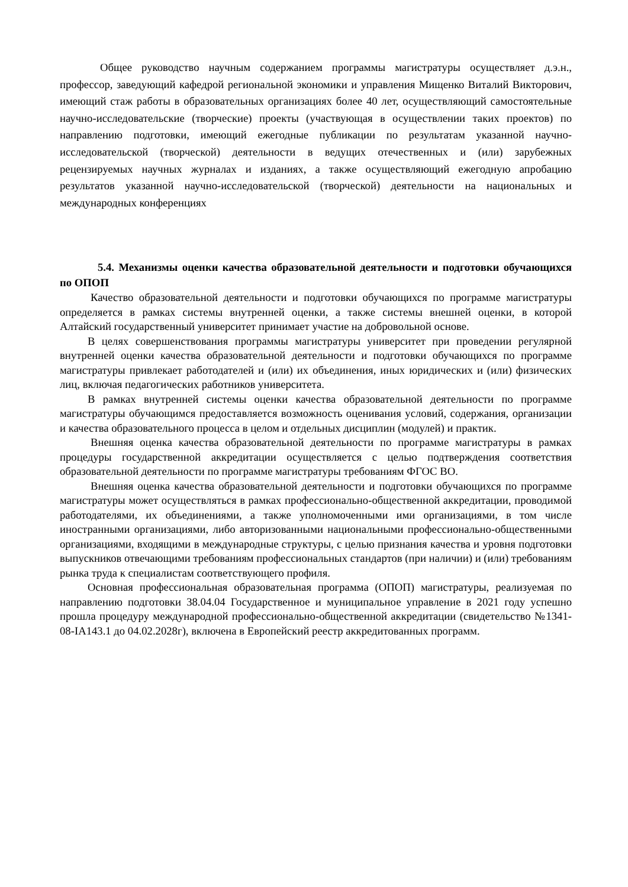Общее руководство научным содержанием программы магистратуры осуществляет д.э.н., профессор, заведующий кафедрой региональной экономики и управления Мищенко Виталий Викторович, имеющий стаж работы в образовательных организациях более 40 лет, осуществляющий самостоятельные научно-исследовательские (творческие) проекты (участвующая в осуществлении таких проектов) по направлению подготовки, имеющий ежегодные публикации по результатам указанной научно-исследовательской (творческой) деятельности в ведущих отечественных и (или) зарубежных рецензируемых научных журналах и изданиях, а также осуществляющий ежегодную апробацию результатов указанной научно-исследовательской (творческой) деятельности на национальных и международных конференциях
5.4. Механизмы оценки качества образовательной деятельности и подготовки обучающихся по ОПОП
Качество образовательной деятельности и подготовки обучающихся по программе магистратуры определяется в рамках системы внутренней оценки, а также системы внешней оценки, в которой Алтайский государственный университет принимает участие на добровольной основе.
В целях совершенствования программы магистратуры университет при проведении регулярной внутренней оценки качества образовательной деятельности и подготовки обучающихся по программе магистратуры привлекает работодателей и (или) их объединения, иных юридических и (или) физических лиц, включая педагогических работников университета.
В рамках внутренней системы оценки качества образовательной деятельности по программе магистратуры обучающимся предоставляется возможность оценивания условий, содержания, организации и качества образовательного процесса в целом и отдельных дисциплин (модулей) и практик.
Внешняя оценка качества образовательной деятельности по программе магистратуры в рамках процедуры государственной аккредитации осуществляется с целью подтверждения соответствия образовательной деятельности по программе магистратуры требованиям ФГОС ВО.
Внешняя оценка качества образовательной деятельности и подготовки обучающихся по программе магистратуры может осуществляться в рамках профессионально-общественной аккредитации, проводимой работодателями, их объединениями, а также уполномоченными ими организациями, в том числе иностранными организациями, либо авторизованными национальными профессионально-общественными организациями, входящими в международные структуры, с целью признания качества и уровня подготовки выпускников отвечающими требованиям профессиональных стандартов (при наличии) и (или) требованиям рынка труда к специалистам соответствующего профиля.
Основная профессиональная образовательная программа (ОПОП) магистратуры, реализуемая по направлению подготовки 38.04.04 Государственное и муниципальное управление в 2021 году успешно прошла процедуру международной профессионально-общественной аккредитации (свидетельство №1341-08-IA143.1 до 04.02.2028г), включена в Европейский реестр аккредитованных программ.